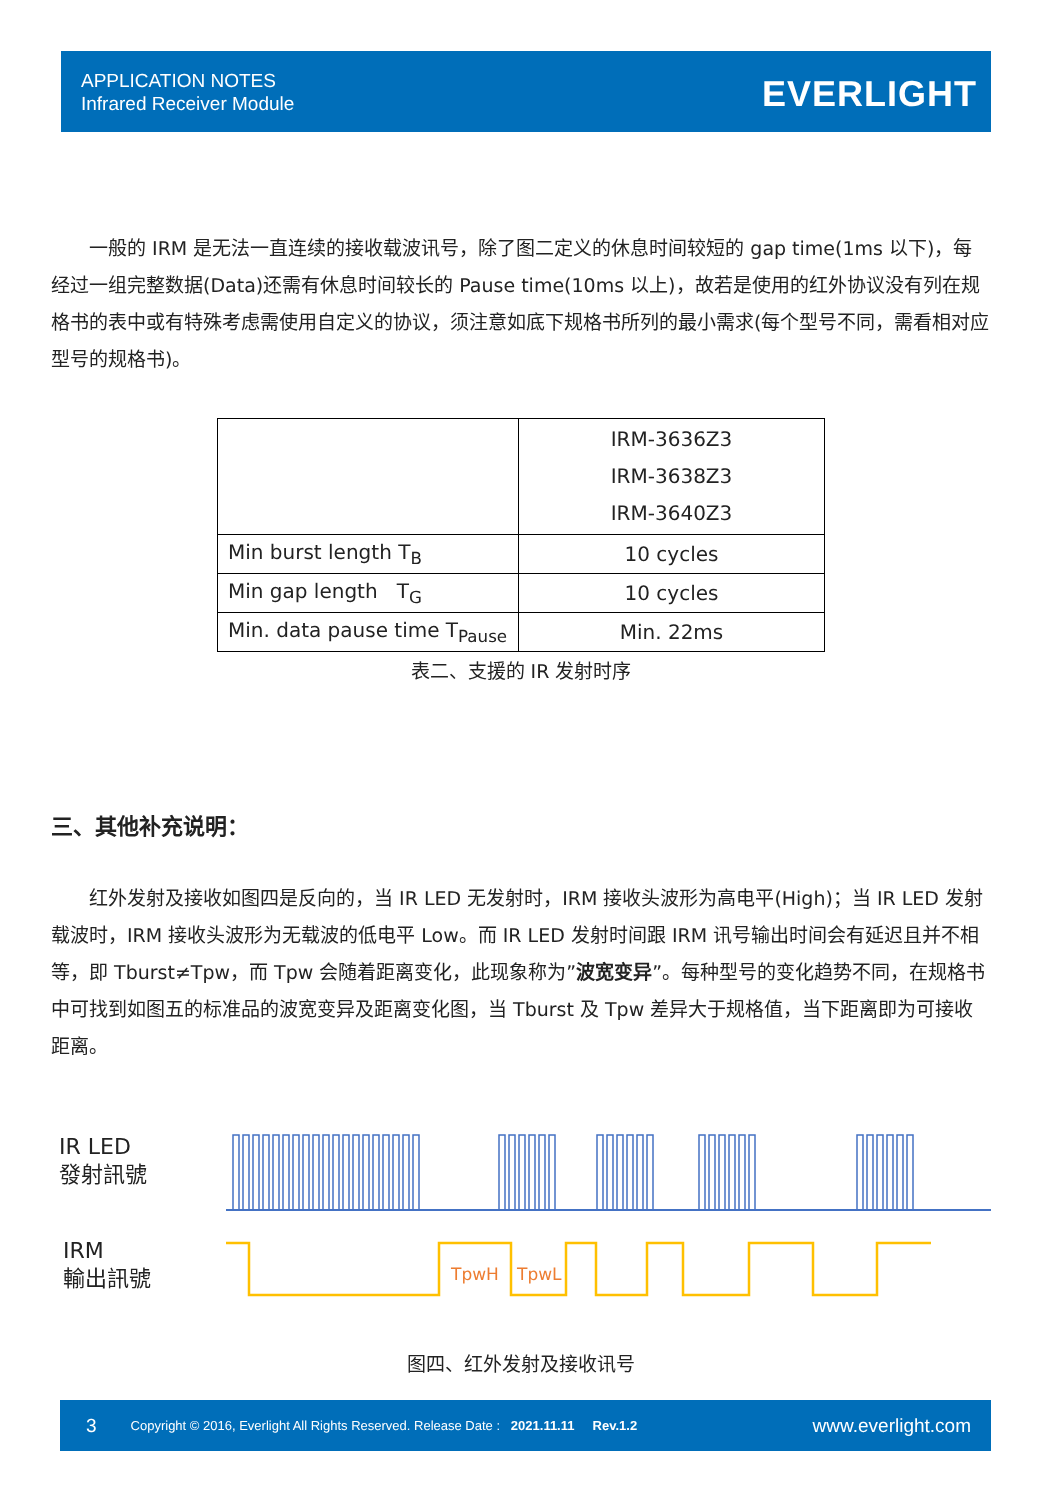APPLICATION NOTES
Infrared Receiver Module
EVERLIGHT
  一般的 IRM 是无法一直连续的接收载波讯号，除了图二定义的休息时间较短的 gap time(1ms 以下)，每经过一组完整数据(Data)还需有休息时间较长的 Pause time(10ms 以上)，故若是使用的红外协议没有列在规格书的表中或有特殊考虑需使用自定义的协议，须注意如底下规格书所列的最小需求(每个型号不同，需看相对应型号的规格书)。
| | IRM-3636Z3 IRM-3638Z3 IRM-3640Z3 |
| Min burst length T<sub>B</sub> | 10 cycles |
| Min gap length T<sub>G</sub> | 10 cycles |
| Min. data pause time T<sub>Pause</sub> | Min. 22ms |
表二、支援的 IR 发射时序
三、其他补充说明：
  红外发射及接收如图四是反向的，当 IR LED 无发射时，IRM 接收头波形为高电平(High)；当 IR LED 发射载波时，IRM 接收头波形为无载波的低电平 Low。而 IR LED 发射时间跟 IRM 讯号输出时间会有延迟且并不相等，即 Tburst≠Tpw，而 Tpw 会随着距离变化，此现象称为”波宽变异”。每种型号的变化趋势不同，在规格书中可找到如图五的标准品的波宽变异及距离变化图，当 Tburst 及 Tpw 差异大于规格值，当下距离即为可接收距离。
IR LED
發射訊號
IRM
輸出訊號
TpwH
TpwL
图四、红外发射及接收讯号
3 Copyright © 2016, Everlight All Rights Reserved. Release Date : 2021.11.11 Rev.1.2 www.everlight.com